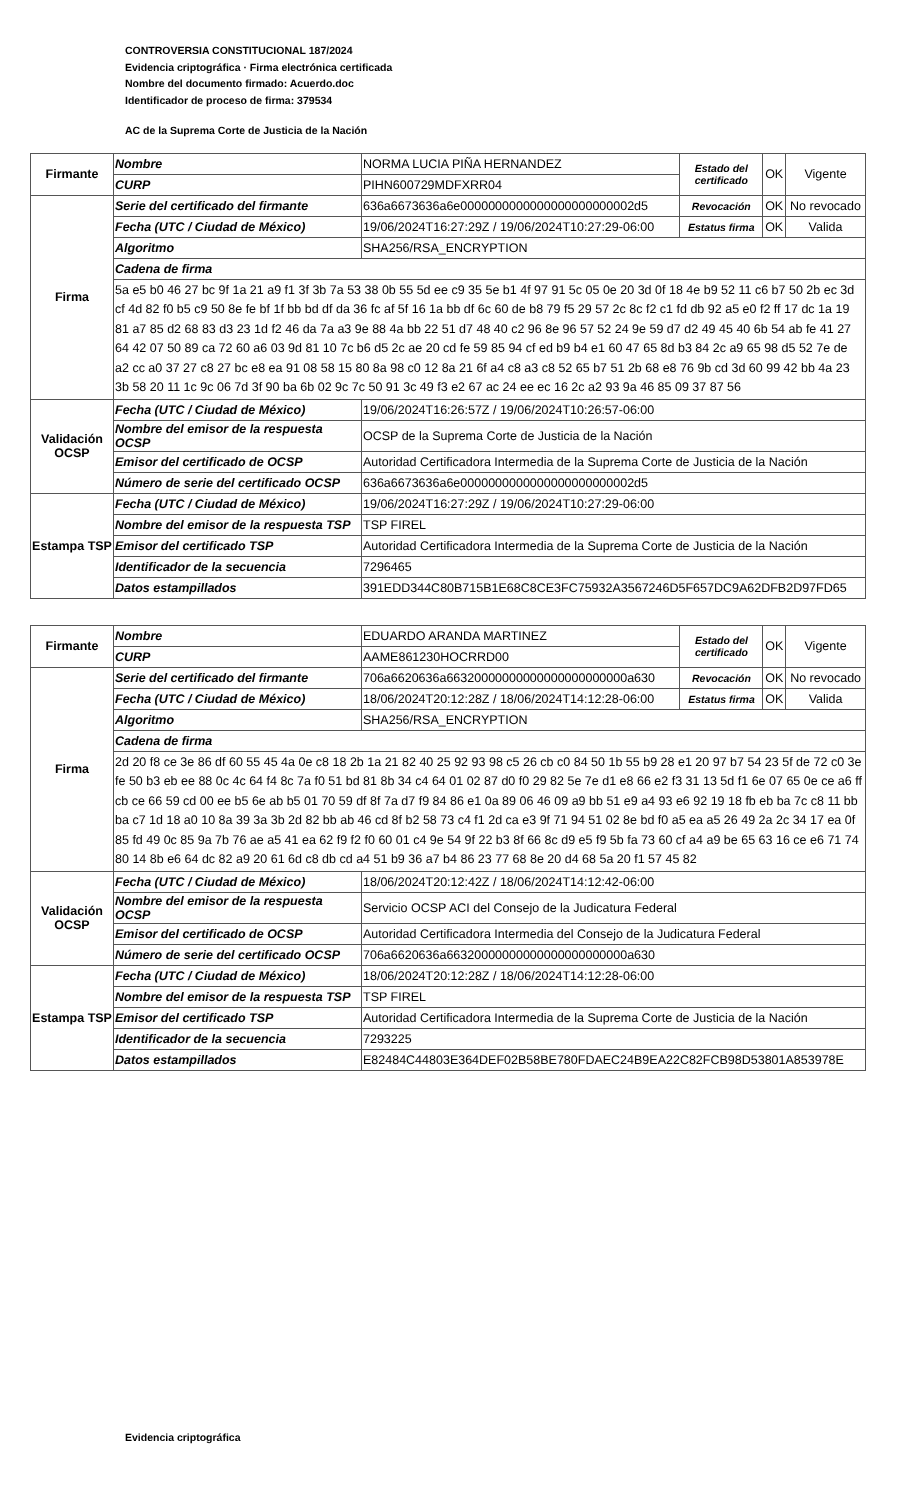CONTROVERSIA CONSTITUCIONAL 187/2024
Evidencia criptográfica · Firma electrónica certificada
Nombre del documento firmado: Acuerdo.doc
Identificador de proceso de firma: 379534
AC de la Suprema Corte de Justicia de la Nación
| Firmante | Nombre | NORMA LUCIA PIÑA HERNANDEZ | Estado del certificado | OK | Vigente |
| | CURP | PIHN600729MDFXRR04 | | | |
| Firma | Serie del certificado del firmante | 636a6673636a6e0000000000000000000000002d5 | Revocación | OK | No revocado |
| | Fecha (UTC / Ciudad de México) | 19/06/2024T16:27:29Z / 19/06/2024T10:27:29-06:00 | Estatus firma | OK | Valida |
| | Algoritmo | SHA256/RSA_ENCRYPTION | | | |
| | Cadena de firma | | | | |
| | 5a e5 b0 46 27 bc 9f 1a 21 a9 f1 3f 3b 7a 53 38 0b 55 5d ee c9 35 5e b1 4f 97 91 5c 05 0e 20 3d 0f 18 4e b9 52 11 c6 b7 50 2b ec 3d cf 4d 82 f0 b5 c9 50 8e fe bf 1f bb bd df da 36 fc af 5f 16 1a bb df 6c 60 de b8 79 f5 29 57 2c 8c f2 c1 fd db 92 a5 e0 f2 ff 17 dc 1a 19 81 a7 85 d2 68 83 d3 23 1d f2 46 da 7a a3 9e 88 4a bb 22 51 d7 48 40 c2 96 8e 96 57 52 24 9e 59 d7 d2 49 45 40 6b 54 ab fe 41 27 64 42 07 50 89 ca 72 60 a6 03 9d 81 10 7c b6 d5 2c ae 20 cd fe 59 85 94 cf ed b9 b4 e1 60 47 65 8d b3 84 2c a9 65 98 d5 52 7e de a2 cc a0 37 27 c8 27 bc e8 ea 91 08 58 15 80 8a 98 c0 12 8a 21 6f a4 c8 a3 c8 52 65 b7 51 2b 68 e8 76 9b cd 3d 60 99 42 bb 4a 23 3b 58 20 11 1c 9c 06 7d 3f 90 ba 6b 02 9c 7c 50 91 3c 49 f3 e2 67 ac 24 ee ec 16 2c a2 93 9a 46 85 09 37 87 56 | | | | |
| Validación OCSP | Fecha (UTC / Ciudad de México) | 19/06/2024T16:26:57Z / 19/06/2024T10:26:57-06:00 | | | |
| | Nombre del emisor de la respuesta OCSP | OCSP de la Suprema Corte de Justicia de la Nación | | | |
| | Emisor del certificado de OCSP | Autoridad Certificadora Intermedia de la Suprema Corte de Justicia de la Nación | | | |
| | Número de serie del certificado OCSP | 636a6673636a6e0000000000000000000000002d5 | | | |
| Estampa TSP | Fecha (UTC / Ciudad de México) | 19/06/2024T16:27:29Z / 19/06/2024T10:27:29-06:00 | | | |
| | Nombre del emisor de la respuesta TSP | TSP FIREL | | | |
| | Emisor del certificado TSP | Autoridad Certificadora Intermedia de la Suprema Corte de Justicia de la Nación | | | |
| | Identificador de la secuencia | 7296465 | | | |
| | Datos estampillados | 391EDD344C80B715B1E68C8CE3FC75932A3567246D5F657DC9A62DFB2D97FD65 | | | |
| Firmante | Nombre | EDUARDO ARANDA MARTINEZ | Estado del certificado | OK | Vigente |
| | CURP | AAME861230HOCRRD00 | | | |
| Firma | Serie del certificado del firmante | 706a6620636a66320000000000000000000000a630 | Revocación | OK | No revocado |
| | Fecha (UTC / Ciudad de México) | 18/06/2024T20:12:28Z / 18/06/2024T14:12:28-06:00 | Estatus firma | OK | Valida |
| | Algoritmo | SHA256/RSA_ENCRYPTION | | | |
| | Cadena de firma | | | | |
| | 2d 20 f8 ce 3e 86 df 60 55 45 4a 0e c8 18 2b 1a 21 82 40 25 92 93 98 c5 26 cb c0 84 50 1b 55 b9 28 e1 20 97 b7 54 23 5f de 72 c0 3e fe 50 b3 eb ee 88 0c 4c 64 f4 8c 7a f0 51 bd 81 8b 34 c4 64 01 02 87 d0 f0 29 82 5e 7e d1 e8 66 e2 f3 31 13 5d f1 6e 07 65 0e ce a6 ff cb ce 66 59 cd 00 ee b5 6e ab b5 01 70 59 df 8f 7a d7 f9 84 86 e1 0a 89 06 46 09 a9 bb 51 e9 a4 93 e6 92 19 18 fb eb ba 7c c8 11 bb ba c7 1d 18 a0 10 8a 39 3a 3b 2d 82 bb ab 46 cd 8f b2 58 73 c4 f1 2d ca e3 9f 71 94 51 02 8e bd f0 a5 ea a5 26 49 2a 2c 34 17 ea 0f 85 fd 49 0c 85 9a 7b 76 ae a5 41 ea 62 f9 f2 f0 60 01 c4 9e 54 9f 22 b3 8f 66 8c d9 e5 f9 5b fa 73 60 cf a4 a9 be 65 63 16 ce e6 71 74 80 14 8b e6 64 dc 82 a9 20 61 6d c8 db cd a4 51 b9 36 a7 b4 86 23 77 68 8e 20 d4 68 5a 20 f1 57 45 82 | | | | |
| Validación OCSP | Fecha (UTC / Ciudad de México) | 18/06/2024T20:12:42Z / 18/06/2024T14:12:42-06:00 | | | |
| | Nombre del emisor de la respuesta OCSP | Servicio OCSP ACI del Consejo de la Judicatura Federal | | | |
| | Emisor del certificado de OCSP | Autoridad Certificadora Intermedia del Consejo de la Judicatura Federal | | | |
| | Número de serie del certificado OCSP | 706a6620636a66320000000000000000000000a630 | | | |
| Estampa TSP | Fecha (UTC / Ciudad de México) | 18/06/2024T20:12:28Z / 18/06/2024T14:12:28-06:00 | | | |
| | Nombre del emisor de la respuesta TSP | TSP FIREL | | | |
| | Emisor del certificado TSP | Autoridad Certificadora Intermedia de la Suprema Corte de Justicia de la Nación | | | |
| | Identificador de la secuencia | 7293225 | | | |
| | Datos estampillados | E82484C44803E364DEF02B58BE780FDAEC24B9EA22C82FCB98D53801A853978E | | | |
Evidencia criptográfica